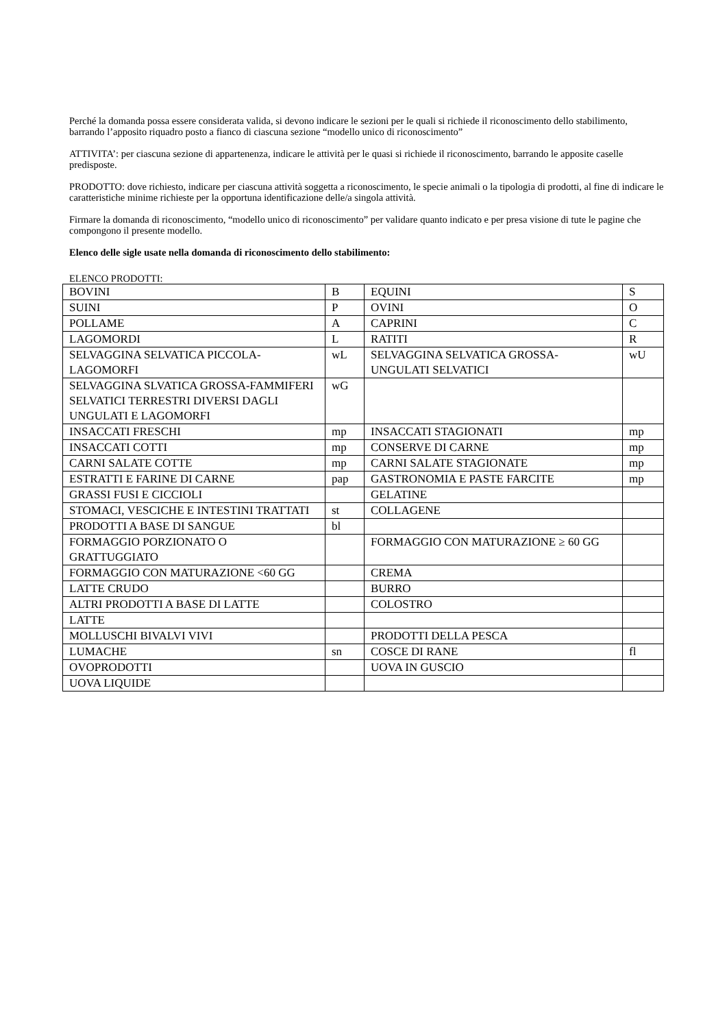Perché la domanda possa essere considerata valida, si devono indicare le sezioni per le quali si richiede il riconoscimento dello stabilimento, barrando l’apposito riquadro posto a fianco di ciascuna sezione “modello unico di riconoscimento”
ATTIVITA’: per ciascuna sezione di appartenenza, indicare le attività per le quasi si richiede il riconoscimento, barrando le apposite caselle predisposte.
PRODOTTO: dove richiesto, indicare per ciascuna attività soggetta a riconoscimento, le specie animali o la tipologia di prodotti, al fine di indicare le caratteristiche minime richieste per la opportuna identificazione delle/a singola attività.
Firmare la domanda di riconoscimento, “modello unico di riconoscimento” per validare quanto indicato e per presa visione di tute le pagine che compongono il presente modello.
Elenco delle sigle usate nella domanda di riconoscimento dello stabilimento:
ELENCO PRODOTTI:
| BOVINI | B | EQUINI | S |
| SUINI | P | OVINI | O |
| POLLAME | A | CAPRINI | C |
| LAGOMORDI | L | RATITI | R |
| SELVAGGINA SELVATICA PICCOLA-LAGOMORFI | wL | SELVAGGINA SELVATICA GROSSA-UNGULATI SELVATICI | wU |
| SELVAGGINA SLVATICA GROSSA-FAMMIFERI SELVATICI TERRESTRI DIVERSI DAGLI UNGULATI E LAGOMORFI | wG | | |
| INSACCATI FRESCHI | mp | INSACCATI STAGIONATI | mp |
| INSACCATI COTTI | mp | CONSERVE DI CARNE | mp |
| CARNI SALATE COTTE | mp | CARNI SALATE STAGIONATE | mp |
| ESTRATTI E FARINE DI CARNE | pap | GASTRONOMIA E PASTE FARCITE | mp |
| GRASSI FUSI E CICCIOLI | | GELATINE | |
| STOMACI, VESCICHE E INTESTINI TRATTATI | st | COLLAGENE | |
| PRODOTTI A BASE DI SANGUE | bl | | |
| FORMAGGIO PORZIONATO O GRATTUGGIATO | | FORMAGGIO CON MATURAZIONE ≥ 60 GG | |
| FORMAGGIO CON MATURAZIONE <60 GG | | CREMA | |
| LATTE CRUDO | | BURRO | |
| ALTRI PRODOTTI A BASE DI LATTE | | COLOSTRO | |
| LATTE | | | |
| MOLLUSCHI BIVALVI VIVI | | PRODOTTI DELLA PESCA | |
| LUMACHE | sn | COSCE DI RANE | fl |
| OVOPRODOTTI | | UOVA IN GUSCIO | |
| UOVA LIQUIDE | | | |